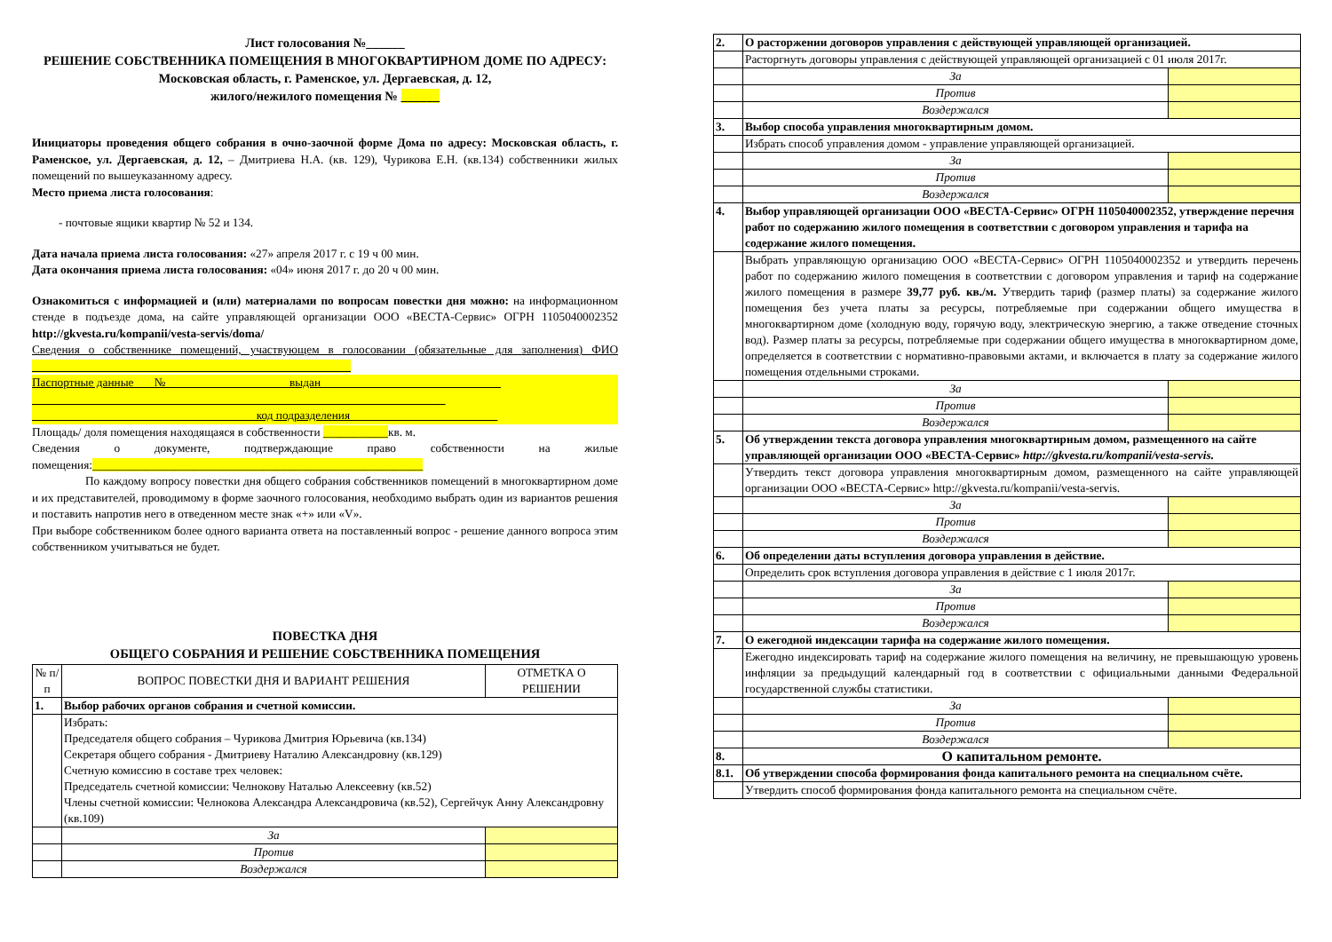Лист голосования №______
РЕШЕНИЕ СОБСТВЕННИКА ПОМЕЩЕНИЯ В МНОГОКВАРТИРНОМ ДОМЕ ПО АДРЕСУ: Московская область, г. Раменское, ул. Дергаевская, д. 12,
жилого/нежилого помещения № ______
Инициаторы проведения общего собрания в очно-заочной форме Дома по адресу: Московская область, г. Раменское, ул. Дергаевская, д. 12, – Дмитриева Н.А. (кв. 129), Чурикова Е.Н. (кв.134) собственники жилых помещений по вышеуказанному адресу.
Место приема листа голосования:
- почтовые ящики квартир № 52 и 134.
Дата начала приема листа голосования: «27» апреля 2017 г. с 19 ч 00 мин.
Дата окончания приема листа голосования: «04» июня 2017 г. до 20 ч 00 мин.
Ознакомиться с информацией и (или) материалами по вопросам повестки дня можно: на информационном стенде в подъезде дома, на сайте управляющей организации ООО «ВЕСТА-Сервис» ОГРН 1105040002352 http://gkvesta.ru/kompanii/vesta-servis/doma/
Сведения о собственнике помещений, участвующем в голосовании (обязательные для заполнения) ФИО ______________________________________________________
Паспортные данные № ____________________ выдан ______________________________
______________________________________________________________________
______________________________________код подразделения_________________________
Площадь/ доля помещения находящаяся в собственности ___________кв. м.
Сведения о документе, подтверждающие право собственности на жилые помещения:________________________________________________________
По каждому вопросу повестки дня общего собрания собственников помещений в многоквартирном доме и их представителей, проводимому в форме заочного голосования, необходимо выбрать один из вариантов решения и поставить напротив него в отведенном месте знак «+» или «V».
При выборе собственником более одного варианта ответа на поставленный вопрос - решение данного вопроса этим собственником учитываться не будет.
ПОВЕСТКА ДНЯ
ОБЩЕГО СОБРАНИЯ И РЕШЕНИЕ СОБСТВЕННИКА ПОМЕЩЕНИЯ
| № п/п | ВОПРОС ПОВЕСТКИ ДНЯ И ВАРИАНТ РЕШЕНИЯ | ОТМЕТКА О РЕШЕНИИ |
| --- | --- | --- |
| 1. | Выбор рабочих органов собрания и счетной комиссии. | |
| | Избрать: Председателя общего собрания – Чурикова Дмитрия Юрьевича (кв.134) Секретаря общего собрания - Дмитриеву Наталию Александровну (кв.129) Счетную комиссию в составе трех человек: Председатель счетной комиссии: Челнокову Наталью Алексеевну (кв.52) Члены счетной комиссии: Челнокова Александра Александровича (кв.52), Сергейчук Анну Александровну (кв.109) | |
| | За | |
| | Против | |
| | Воздержался | |
| 2. | О расторжении договоров управления с действующей управляющей организацией. | |
| | Расторгнуть договоры управления с действующей управляющей организацией с 01 июля 2017г. | |
| | За | |
| | Против | |
| | Воздержался | |
| 3. | Выбор способа управления многоквартирным домом. | |
| | Избрать способ управления домом - управление управляющей организацией. | |
| | За | |
| | Против | |
| | Воздержался | |
| 4. | Выбор управляющей организации ООО «ВЕСТА-Сервис» ОГРН 1105040002352, утверждение перечня работ по содержанию жилого помещения в соответствии с договором управления и тарифа на содержание жилого помещения. | |
| | Выбрать управляющую организацию ООО «ВЕСТА-Сервис» ОГРН 1105040002352 и утвердить перечень работ по содержанию жилого помещения в соответствии с договором управления и тариф на содержание жилого помещения в размере 39,77 руб. кв./м. Утвердить тариф (размер платы) за содержание жилого помещения без учета платы за ресурсы, потребляемые при содержании общего имущества в многоквартирном доме (холодную воду, горячую воду, электрическую энергию, а также отведение сточных вод). Размер платы за ресурсы, потребляемые при содержании общего имущества в многоквартирном доме, определяется в соответствии с нормативно-правовыми актами, и включается в плату за содержание жилого помещения отдельными строками. | |
| | За | |
| | Против | |
| | Воздержался | |
| 5. | Об утверждении текста договора управления многоквартирным домом, размещенного на сайте управляющей организации ООО «ВЕСТА-Сервис» http://gkvesta.ru/kompanii/vesta-servis. | |
| | Утвердить текст договора управления многоквартирным домом, размещенного на сайте управляющей организации ООО «ВЕСТА-Сервис» http://gkvesta.ru/kompanii/vesta-servis. | |
| | За | |
| | Против | |
| | Воздержался | |
| 6. | Об определении даты вступления договора управления в действие. | |
| | Определить срок вступления договора управления в действие с 1 июля 2017г. | |
| | За | |
| | Против | |
| | Воздержался | |
| 7. | О ежегодной индексации тарифа на содержание жилого помещения. | |
| | Ежегодно индексировать тариф на содержание жилого помещения на величину, не превышающую уровень инфляции за предыдущий календарный год в соответствии с официальными данными Федеральной государственной службы статистики. | |
| | За | |
| | Против | |
| | Воздержался | |
| 8. | О капитальном ремонте. | |
| 8.1. | Об утверждении способа формирования фонда капитального ремонта на специальном счёте. | |
| | Утвердить способ формирования фонда капитального ремонта на специальном счёте. | |